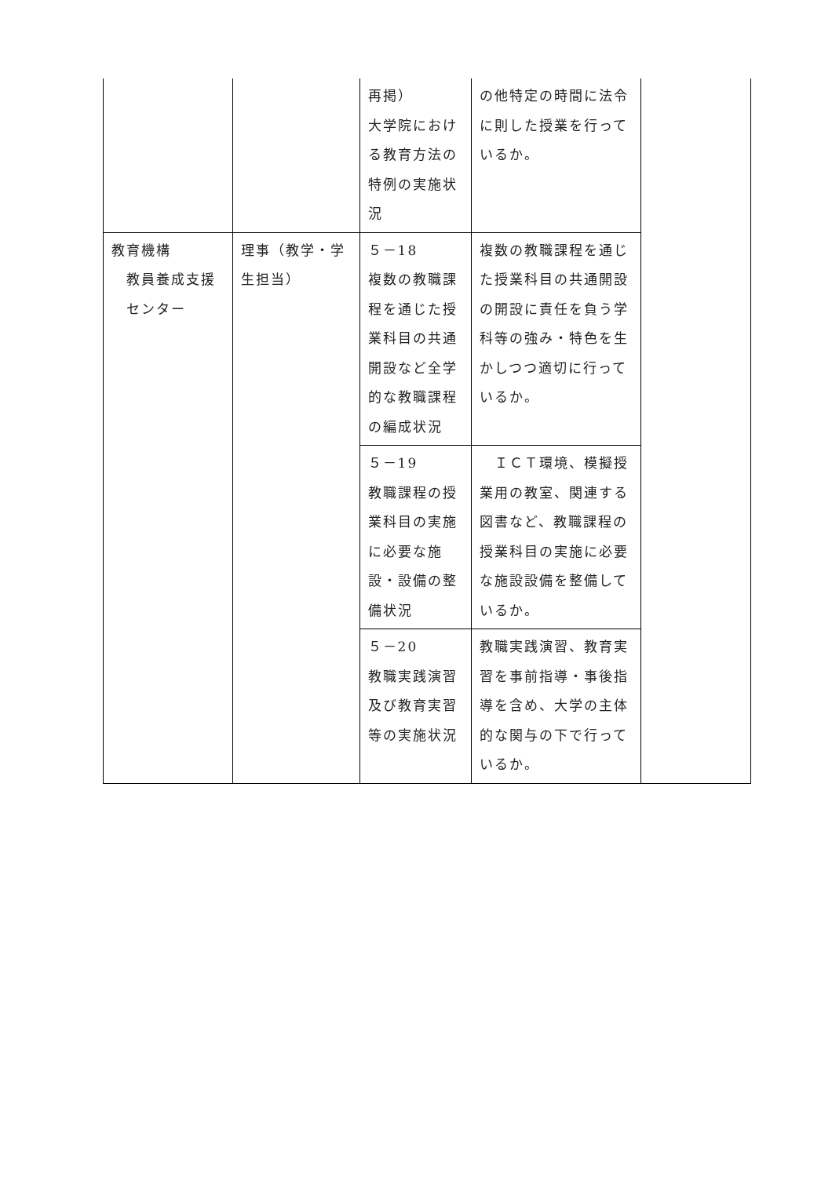| | | 再掲） 大学院における教育方法の特例の実施状況 | の他特定の時間に法令に則した授業を行っているか。 | |
| 教育機構 教員養成支援 センター | 理事（教学・学生担当） | ５－18 複数の教職課程を通じた授業科目の共通開設など全学的な教職課程の編成状況 | 複数の教職課程を通じた授業科目の共通開設の開設に責任を負う学科等の強み・特色を生かしつつ適切に行っているか。 | |
| | | ５－19 教職課程の授業科目の実施に必要な施設・設備の整備状況 | ＩＣＴ環境、模擬授業用の教室、関連する図書など、教職課程の授業科目の実施に必要な施設設備を整備しているか。 | |
| | | ５－20 教職実践演習及び教育実習等の実施状況 | 教職実践演習、教育実習を事前指導・事後指導を含め、大学の主体的な関与の下で行っているか。 | |